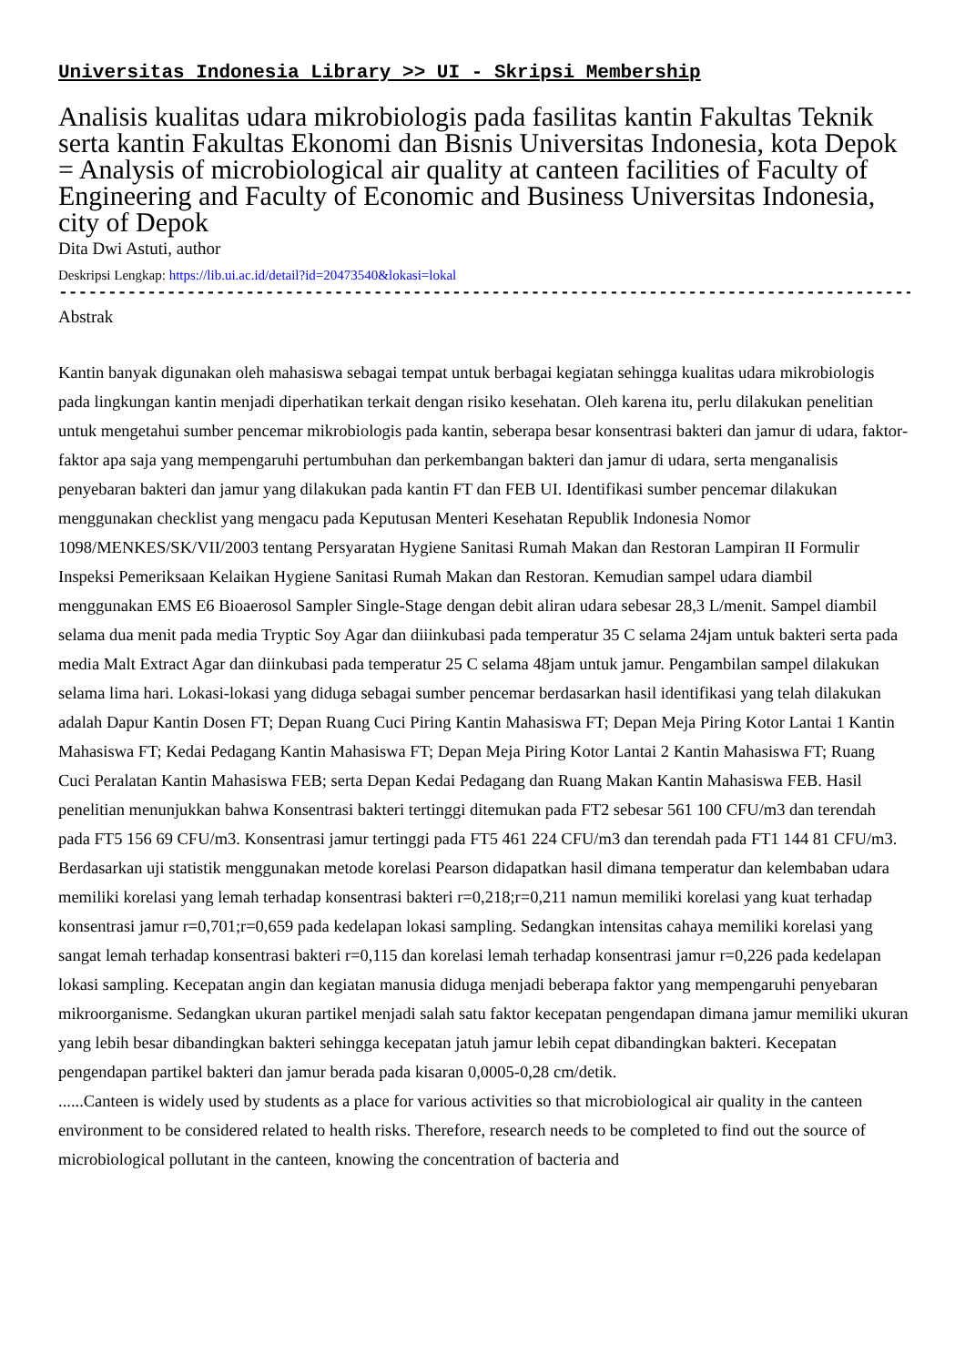Universitas Indonesia Library >> UI - Skripsi Membership
Analisis kualitas udara mikrobiologis pada fasilitas kantin Fakultas Teknik serta kantin Fakultas Ekonomi dan Bisnis Universitas Indonesia, kota Depok = Analysis of microbiological air quality at canteen facilities of Faculty of Engineering and Faculty of Economic and Business Universitas Indonesia, city of Depok
Dita Dwi Astuti, author
Deskripsi Lengkap: https://lib.ui.ac.id/detail?id=20473540&lokasi=lokal
------------------------------------------------------------------------------------------
Abstrak
Kantin banyak digunakan oleh mahasiswa sebagai tempat untuk berbagai kegiatan sehingga kualitas udara mikrobiologis pada lingkungan kantin menjadi diperhatikan terkait dengan risiko kesehatan. Oleh karena itu, perlu dilakukan penelitian untuk mengetahui sumber pencemar mikrobiologis pada kantin, seberapa besar konsentrasi bakteri dan jamur di udara, faktor-faktor apa saja yang mempengaruhi pertumbuhan dan perkembangan bakteri dan jamur di udara, serta menganalisis penyebaran bakteri dan jamur yang dilakukan pada kantin FT dan FEB UI. Identifikasi sumber pencemar dilakukan menggunakan checklist yang mengacu pada Keputusan Menteri Kesehatan Republik Indonesia Nomor 1098/MENKES/SK/VII/2003 tentang Persyaratan Hygiene Sanitasi Rumah Makan dan Restoran Lampiran II Formulir Inspeksi Pemeriksaan Kelaikan Hygiene Sanitasi Rumah Makan dan Restoran. Kemudian sampel udara diambil menggunakan EMS E6 Bioaerosol Sampler Single-Stage dengan debit aliran udara sebesar 28,3 L/menit. Sampel diambil selama dua menit pada media Tryptic Soy Agar dan diiinkubasi pada temperatur 35 C selama 24jam untuk bakteri serta pada media Malt Extract Agar dan diinkubasi pada temperatur 25 C selama 48jam untuk jamur. Pengambilan sampel dilakukan selama lima hari. Lokasi-lokasi yang diduga sebagai sumber pencemar berdasarkan hasil identifikasi yang telah dilakukan adalah Dapur Kantin Dosen FT; Depan Ruang Cuci Piring Kantin Mahasiswa FT; Depan Meja Piring Kotor Lantai 1 Kantin Mahasiswa FT; Kedai Pedagang Kantin Mahasiswa FT; Depan Meja Piring Kotor Lantai 2 Kantin Mahasiswa FT; Ruang Cuci Peralatan Kantin Mahasiswa FEB; serta Depan Kedai Pedagang dan Ruang Makan Kantin Mahasiswa FEB. Hasil penelitian menunjukkan bahwa Konsentrasi bakteri tertinggi ditemukan pada FT2 sebesar 561 100 CFU/m3 dan terendah pada FT5 156 69 CFU/m3. Konsentrasi jamur tertinggi pada FT5 461 224 CFU/m3 dan terendah pada FT1 144 81 CFU/m3. Berdasarkan uji statistik menggunakan metode korelasi Pearson didapatkan hasil dimana temperatur dan kelembaban udara memiliki korelasi yang lemah terhadap konsentrasi bakteri r=0,218;r=0,211 namun memiliki korelasi yang kuat terhadap konsentrasi jamur r=0,701;r=0,659 pada kedelapan lokasi sampling. Sedangkan intensitas cahaya memiliki korelasi yang sangat lemah terhadap konsentrasi bakteri r=0,115 dan korelasi lemah terhadap konsentrasi jamur r=0,226 pada kedelapan lokasi sampling. Kecepatan angin dan kegiatan manusia diduga menjadi beberapa faktor yang mempengaruhi penyebaran mikroorganisme. Sedangkan ukuran partikel menjadi salah satu faktor kecepatan pengendapan dimana jamur memiliki ukuran yang lebih besar dibandingkan bakteri sehingga kecepatan jatuh jamur lebih cepat dibandingkan bakteri. Kecepatan pengendapan partikel bakteri dan jamur berada pada kisaran 0,0005-0,28 cm/detik.
......Canteen is widely used by students as a place for various activities so that microbiological air quality in the canteen environment to be considered related to health risks. Therefore, research needs to be completed to find out the source of microbiological pollutant in the canteen, knowing the concentration of bacteria and